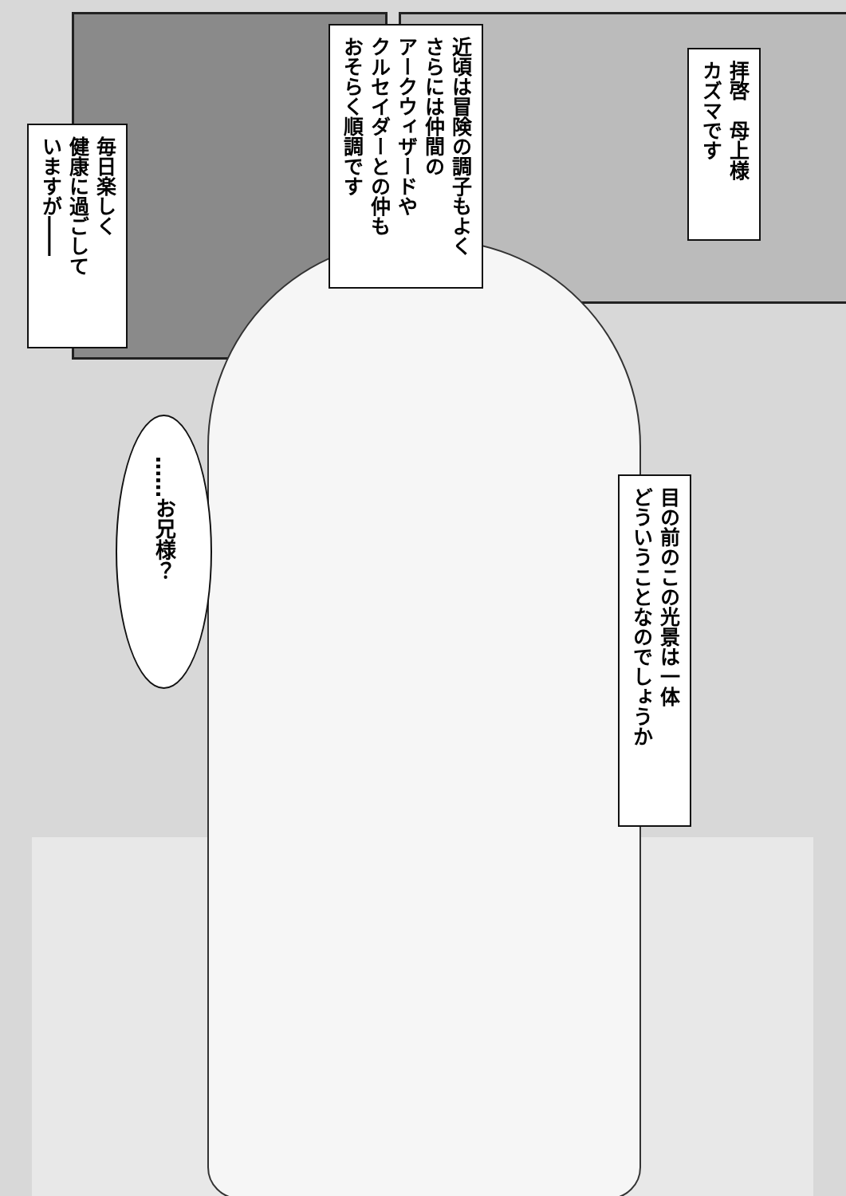拝啓　母上様
カズマです
近頃は冒険の調子もよく
さらには仲間の
アークウィザードや
クルセイダーとの仲も
おそらく順調です
毎日楽しく
健康に過ごして
いますが――
……お兄様？
目の前のこの光景は一体
どういうことなのでしょうか